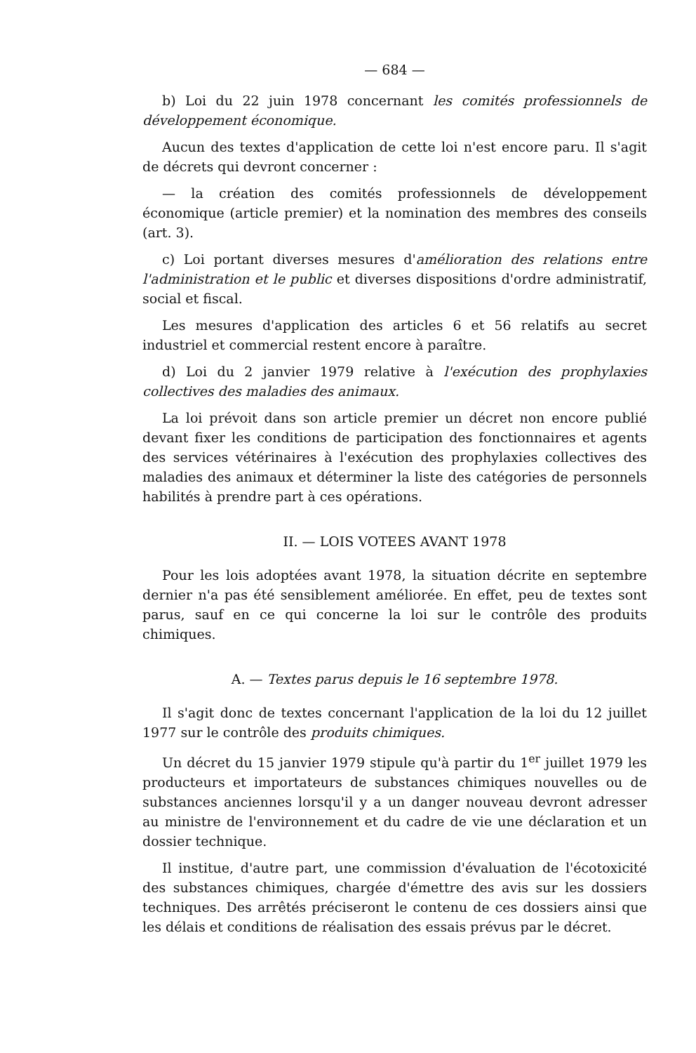— 684 —
b) Loi du 22 juin 1978 concernant les comités professionnels de développement économique.
Aucun des textes d'application de cette loi n'est encore paru. Il s'agit de décrets qui devront concerner :
— la création des comités professionnels de développement économique (article premier) et la nomination des membres des conseils (art. 3).
c) Loi portant diverses mesures d'amélioration des relations entre l'administration et le public et diverses dispositions d'ordre administratif, social et fiscal.
Les mesures d'application des articles 6 et 56 relatifs au secret industriel et commercial restent encore à paraître.
d) Loi du 2 janvier 1979 relative à l'exécution des prophylaxies collectives des maladies des animaux.
La loi prévoit dans son article premier un décret non encore publié devant fixer les conditions de participation des fonctionnaires et agents des services vétérinaires à l'exécution des prophylaxies collectives des maladies des animaux et déterminer la liste des catégories de personnels habilités à prendre part à ces opérations.
II. — LOIS VOTEES AVANT 1978
Pour les lois adoptées avant 1978, la situation décrite en septembre dernier n'a pas été sensiblement améliorée. En effet, peu de textes sont parus, sauf en ce qui concerne la loi sur le contrôle des produits chimiques.
A. — Textes parus depuis le 16 septembre 1978.
Il s'agit donc de textes concernant l'application de la loi du 12 juillet 1977 sur le contrôle des produits chimiques.
Un décret du 15 janvier 1979 stipule qu'à partir du 1<sup>er</sup> juillet 1979 les producteurs et importateurs de substances chimiques nouvelles ou de substances anciennes lorsqu'il y a un danger nouveau devront adresser au ministre de l'environnement et du cadre de vie une déclaration et un dossier technique.
Il institue, d'autre part, une commission d'évaluation de l'écotoxicité des substances chimiques, chargée d'émettre des avis sur les dossiers techniques. Des arrêtés préciseront le contenu de ces dossiers ainsi que les délais et conditions de réalisation des essais prévus par le décret.